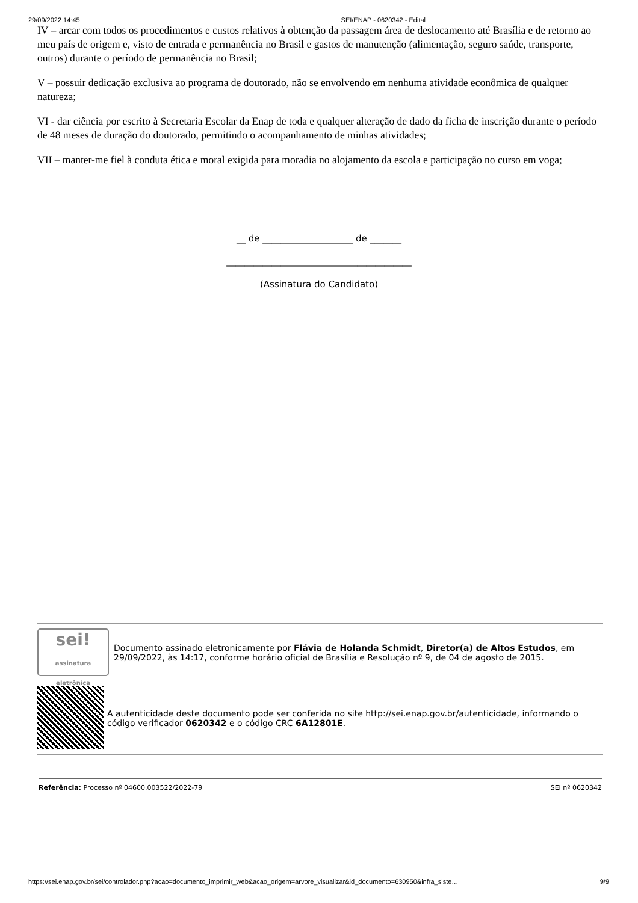29/09/2022 14:45 SEI/ENAP - 0620342 - Edital
IV – arcar com todos os procedimentos e custos relativos à obtenção da passagem área de deslocamento até Brasília e de retorno ao meu país de origem e, visto de entrada e permanência no Brasil e gastos de manutenção (alimentação, seguro saúde, transporte, outros) durante o período de permanência no Brasil;
V – possuir dedicação exclusiva ao programa de doutorado, não se envolvendo em nenhuma atividade econômica de qualquer natureza;
VI - dar ciência por escrito à Secretaria Escolar da Enap de toda e qualquer alteração de dado da ficha de inscrição durante o período de 48 meses de duração do doutorado, permitindo o acompanhamento de minhas atividades;
VII – manter-me fiel à conduta ética e moral exigida para moradia no alojamento da escola e participação no curso em voga;
__ de ____________________ de _______
_________________________________________
(Assinatura do Candidato)
sei!
assinatura eletrônica
Documento assinado eletronicamente por Flávia de Holanda Schmidt, Diretor(a) de Altos Estudos, em 29/09/2022, às 14:17, conforme horário oficial de Brasília e Resolução nº 9, de 04 de agosto de 2015.
A autenticidade deste documento pode ser conferida no site http://sei.enap.gov.br/autenticidade, informando o código verificador 0620342 e o código CRC 6A12801E.
Referência: Processo nº 04600.003522/2022-79 SEI nº 0620342
https://sei.enap.gov.br/sei/controlador.php?acao=documento_imprimir_web&acao_origem=arvore_visualizar&id_documento=630950&infra_siste… 9/9